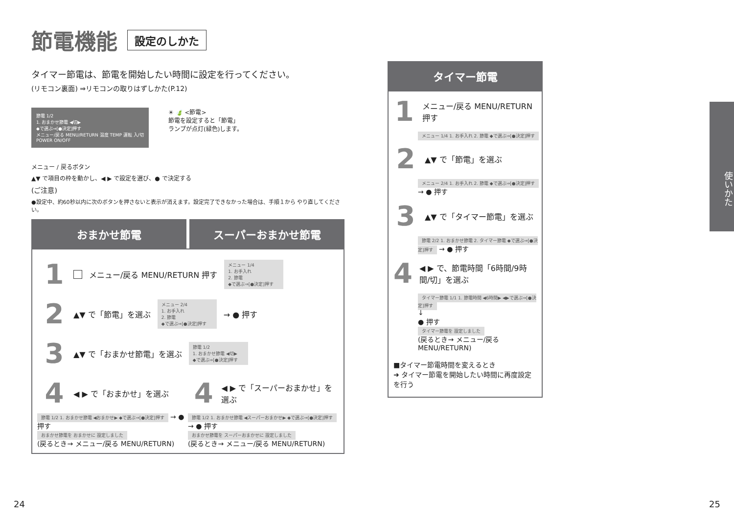節電機能 設定のしかた
タイマー節電は、節電を開始したい時間に設定を行ってください。
(リモコン裏面) ⇒リモコンの取りはずしかた(P.12)
節電 1/2
1. おまかせ節電 ◀切▶
◆で選ぶ⇒[●決定]押す
メニュー/戻る MENU/RETURN 温度 TEMP 運転 入/切 POWER ON/OFF
☀ 🍃 <節電>
節電を設定すると「節電」
ランプが点灯(緑色)します。
メニュー / 戻るボタン
▲▼ で項目の枠を動かし、◀ ▶ で設定を選び、● で決定する
(ご注意)
●設定中、約60秒以内に次のボタンを押さないと表示が消えます。設定完了できなかった場合は、手順１から やり直してください。
おまかせ節電 スーパーおまかせ節電
1 メニュー/戻る MENU/RETURN 押す メニュー 1/4
1. お手入れ
2. 節電
◆で選ぶ⇒[●決定]押す
2 ▲▼ で「節電」を選ぶ メニュー 2/4
1. お手入れ
2. 節電
◆で選ぶ⇒[●決定]押す → ● 押す
3 ▲▼ で「おまかせ節電」を選ぶ 節電 1/2
1. おまかせ節電 ◀切▶
◆で選ぶ⇒[●決定]押す
4 ◀ ▶ で「おまかせ」を選ぶ
節電 1/2 1. おまかせ節電 ◀おまかせ▶ ◆で選ぶ⇒[●決定]押す → ● 押す
おまかせ節電を おまかせに 設定しました
(戻るとき→ メニュー/戻る MENU/RETURN)
4 ◀ ▶ で「スーパーおまかせ」を選ぶ
節電 1/2 1. おまかせ節電 ◀スーパーおまかせ▶ ◆で選ぶ⇒[●決定]押す → ● 押す
おまかせ節電を スーパーおまかせに 設定しました
(戻るとき→ メニュー/戻る MENU/RETURN)
タイマー節電
1 メニュー/戻る MENU/RETURN 押す
メニュー 1/4 1. お手入れ 2. 節電 ◆で選ぶ⇒[●決定]押す
2 ▲▼ で「節電」を選ぶ
メニュー 2/4 1. お手入れ 2. 節電 ◆で選ぶ⇒[●決定]押す → ● 押す
3 ▲▼ で「タイマー節電」を選ぶ
節電 2/2 1. おまかせ節電 2. タイマー節電 ◆で選ぶ⇒[●決定]押す → ● 押す
4 ◀ ▶ で、節電時間「6時間/9時間/切」を選ぶ
タイマー節電 1/1 1. 節電時間 ◀6時間▶ ◀▶で選ぶ⇒[●決定]押す
↓
● 押す
タイマー節電を 設定しました
(戻るとき→ メニュー/戻る MENU/RETURN)
■タイマー節電時間を変えるとき
➜ タイマー節電を開始したい時間に再度設定を行う
使いかた
24 25